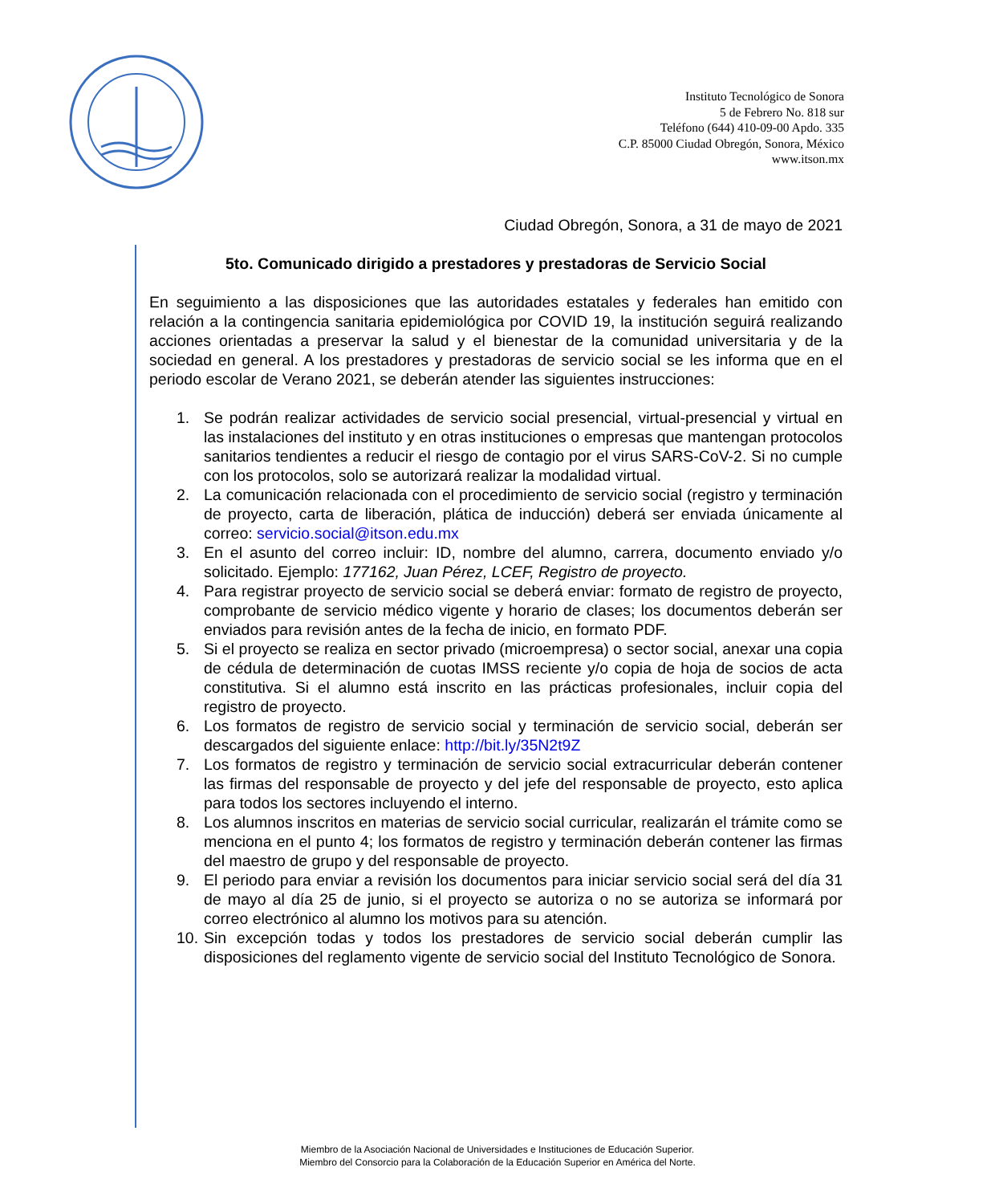Instituto Tecnológico de Sonora
5 de Febrero No. 818 sur
Teléfono (644) 410-09-00 Apdo. 335
C.P. 85000 Ciudad Obregón, Sonora, México
www.itson.mx
Ciudad Obregón, Sonora, a 31 de mayo de 2021
5to. Comunicado dirigido a prestadores y prestadoras de Servicio Social
En seguimiento a las disposiciones que las autoridades estatales y federales han emitido con relación a la contingencia sanitaria epidemiológica por COVID 19, la institución seguirá realizando acciones orientadas a preservar la salud y el bienestar de la comunidad universitaria y de la sociedad en general. A los prestadores y prestadoras de servicio social se les informa que en el periodo escolar de Verano 2021, se deberán atender las siguientes instrucciones:
1. Se podrán realizar actividades de servicio social presencial, virtual-presencial y virtual en las instalaciones del instituto y en otras instituciones o empresas que mantengan protocolos sanitarios tendientes a reducir el riesgo de contagio por el virus SARS-CoV-2. Si no cumple con los protocolos, solo se autorizará realizar la modalidad virtual.
2. La comunicación relacionada con el procedimiento de servicio social (registro y terminación de proyecto, carta de liberación, plática de inducción) deberá ser enviada únicamente al correo: servicio.social@itson.edu.mx
3. En el asunto del correo incluir: ID, nombre del alumno, carrera, documento enviado y/o solicitado. Ejemplo: 177162, Juan Pérez, LCEF, Registro de proyecto.
4. Para registrar proyecto de servicio social se deberá enviar: formato de registro de proyecto, comprobante de servicio médico vigente y horario de clases; los documentos deberán ser enviados para revisión antes de la fecha de inicio, en formato PDF.
5. Si el proyecto se realiza en sector privado (microempresa) o sector social, anexar una copia de cédula de determinación de cuotas IMSS reciente y/o copia de hoja de socios de acta constitutiva. Si el alumno está inscrito en las prácticas profesionales, incluir copia del registro de proyecto.
6. Los formatos de registro de servicio social y terminación de servicio social, deberán ser descargados del siguiente enlace: http://bit.ly/35N2t9Z
7. Los formatos de registro y terminación de servicio social extracurricular deberán contener las firmas del responsable de proyecto y del jefe del responsable de proyecto, esto aplica para todos los sectores incluyendo el interno.
8. Los alumnos inscritos en materias de servicio social curricular, realizarán el trámite como se menciona en el punto 4; los formatos de registro y terminación deberán contener las firmas del maestro de grupo y del responsable de proyecto.
9. El periodo para enviar a revisión los documentos para iniciar servicio social será del día 31 de mayo al día 25 de junio, si el proyecto se autoriza o no se autoriza se informará por correo electrónico al alumno los motivos para su atención.
10. Sin excepción todas y todos los prestadores de servicio social deberán cumplir las disposiciones del reglamento vigente de servicio social del Instituto Tecnológico de Sonora.
Miembro de la Asociación Nacional de Universidades e Instituciones de Educación Superior.
Miembro del Consorcio para la Colaboración de la Educación Superior en América del Norte.